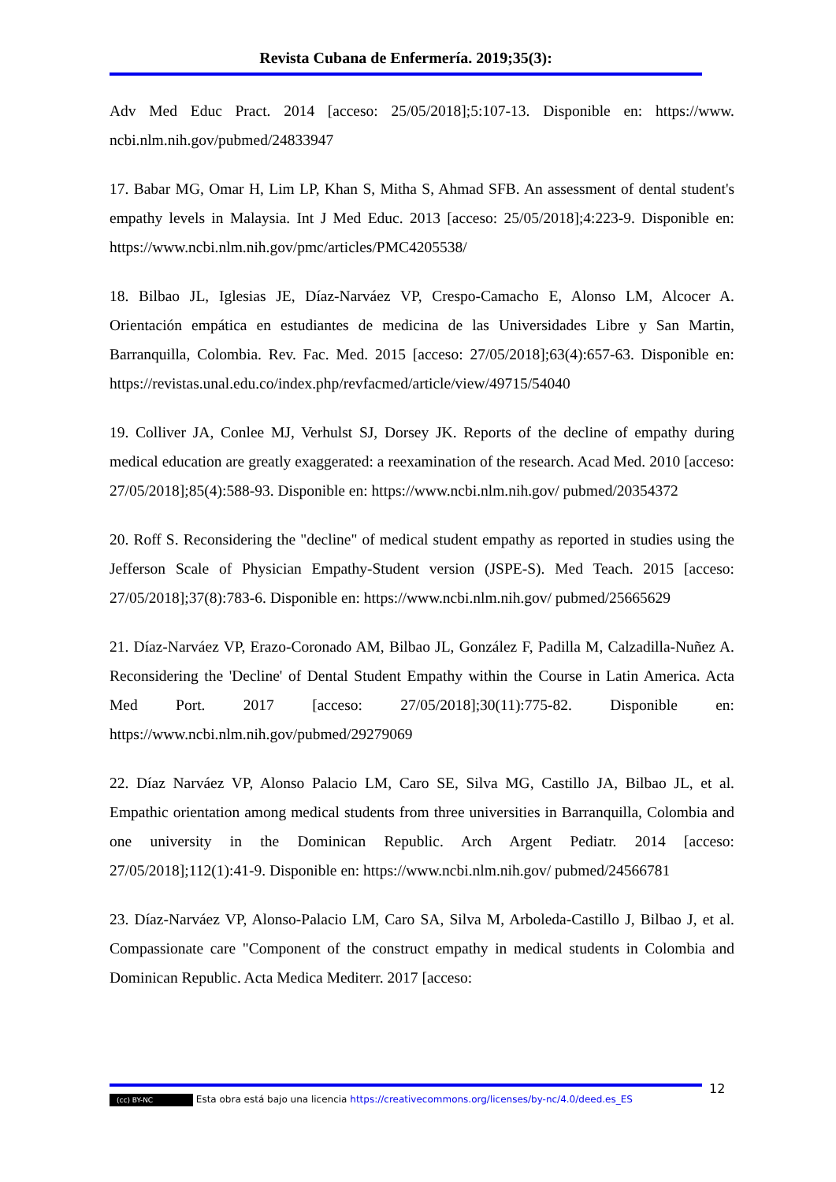Revista Cubana de Enfermería. 2019;35(3):
Adv Med Educ Pract. 2014 [acceso: 25/05/2018];5:107-13. Disponible en: https://www. ncbi.nlm.nih.gov/pubmed/24833947
17. Babar MG, Omar H, Lim LP, Khan S, Mitha S, Ahmad SFB. An assessment of dental student's empathy levels in Malaysia. Int J Med Educ. 2013 [acceso: 25/05/2018];4:223-9. Disponible en: https://www.ncbi.nlm.nih.gov/pmc/articles/PMC4205538/
18. Bilbao JL, Iglesias JE, Díaz-Narváez VP, Crespo-Camacho E, Alonso LM, Alcocer A. Orientación empática en estudiantes de medicina de las Universidades Libre y San Martin, Barranquilla, Colombia. Rev. Fac. Med. 2015 [acceso: 27/05/2018];63(4):657-63. Disponible en: https://revistas.unal.edu.co/index.php/revfacmed/article/view/49715/54040
19. Colliver JA, Conlee MJ, Verhulst SJ, Dorsey JK. Reports of the decline of empathy during medical education are greatly exaggerated: a reexamination of the research. Acad Med. 2010 [acceso: 27/05/2018];85(4):588-93. Disponible en: https://www.ncbi.nlm.nih.gov/ pubmed/20354372
20. Roff S. Reconsidering the "decline" of medical student empathy as reported in studies using the Jefferson Scale of Physician Empathy-Student version (JSPE-S). Med Teach. 2015 [acceso: 27/05/2018];37(8):783-6. Disponible en: https://www.ncbi.nlm.nih.gov/ pubmed/25665629
21. Díaz-Narváez VP, Erazo-Coronado AM, Bilbao JL, González F, Padilla M, Calzadilla-Nuñez A. Reconsidering the 'Decline' of Dental Student Empathy within the Course in Latin America. Acta Med Port. 2017 [acceso: 27/05/2018];30(11):775-82. Disponible en: https://www.ncbi.nlm.nih.gov/pubmed/29279069
22. Díaz Narváez VP, Alonso Palacio LM, Caro SE, Silva MG, Castillo JA, Bilbao JL, et al. Empathic orientation among medical students from three universities in Barranquilla, Colombia and one university in the Dominican Republic. Arch Argent Pediatr. 2014 [acceso: 27/05/2018];112(1):41-9. Disponible en: https://www.ncbi.nlm.nih.gov/ pubmed/24566781
23. Díaz-Narváez VP, Alonso-Palacio LM, Caro SA, Silva M, Arboleda-Castillo J, Bilbao J, et al. Compassionate care "Component of the construct empathy in medical students in Colombia and Dominican Republic. Acta Medica Mediterr. 2017 [acceso:
12
(cc) BY-NC Esta obra está bajo una licencia https://creativecommons.org/licenses/by-nc/4.0/deed.es_ES